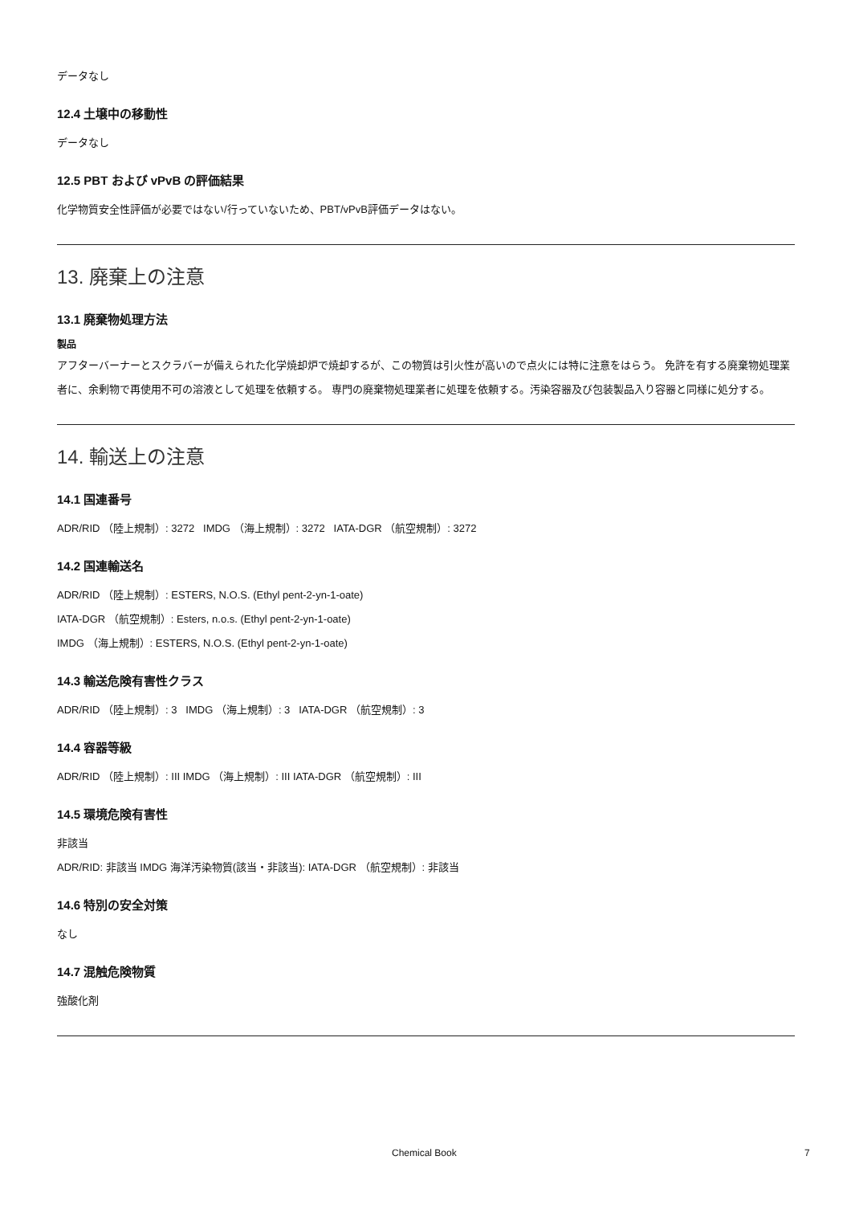データなし
12.4 土壌中の移動性
データなし
12.5 PBT および vPvB の評価結果
化学物質安全性評価が必要ではない/行っていないため、PBT/vPvB評価データはない。
13. 廃棄上の注意
13.1 廃棄物処理方法
製品
アフターバーナーとスクラバーが備えられた化学焼却炉で焼却するが、この物質は引火性が高いので点火には特に注意をはらう。 免許を有する廃棄物処理業者に、余剰物で再使用不可の溶液として処理を依頼する。 専門の廃棄物処理業者に処理を依頼する。汚染容器及び包装製品入り容器と同様に処分する。
14. 輸送上の注意
14.1 国連番号
ADR/RID （陸上規制）: 3272 IMDG （海上規制）: 3272 IATA-DGR （航空規制）: 3272
14.2 国連輸送名
ADR/RID （陸上規制）: ESTERS, N.O.S. (Ethyl pent-2-yn-1-oate)
IATA-DGR （航空規制）: Esters, n.o.s. (Ethyl pent-2-yn-1-oate)
IMDG （海上規制）: ESTERS, N.O.S. (Ethyl pent-2-yn-1-oate)
14.3 輸送危険有害性クラス
ADR/RID （陸上規制）: 3 IMDG （海上規制）: 3 IATA-DGR （航空規制）: 3
14.4 容器等級
ADR/RID （陸上規制）: III IMDG （海上規制）: III IATA-DGR （航空規制）: III
14.5 環境危険有害性
非該当
ADR/RID: 非該当 IMDG 海洋汚染物質(該当・非該当): IATA-DGR （航空規制）: 非該当
14.6 特別の安全対策
なし
14.7 混触危険物質
強酸化剤
Chemical Book 7